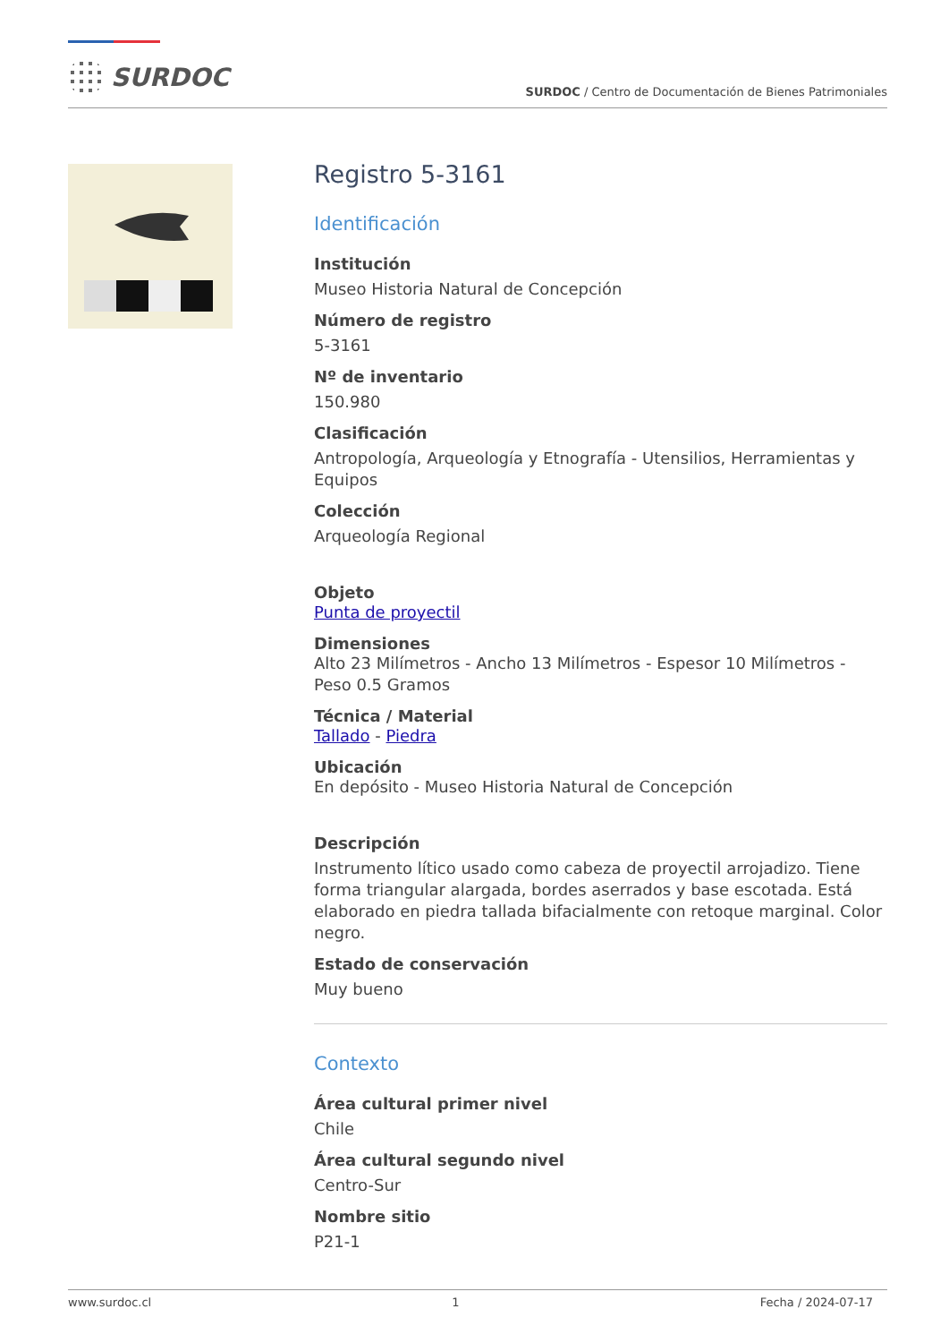SURDOC
SURDOC / Centro de Documentación de Bienes Patrimoniales
Registro 5-3161
Identificación
Institución
Museo Historia Natural de Concepción
Número de registro
5-3161
Nº de inventario
150.980
Clasificación
Antropología, Arqueología y Etnografía - Utensilios, Herramientas y Equipos
Colección
Arqueología Regional
Objeto
Punta de proyectil
Dimensiones
Alto 23 Milímetros - Ancho 13 Milímetros - Espesor 10 Milímetros - Peso 0.5 Gramos
Técnica / Material
Tallado - Piedra
Ubicación
En depósito - Museo Historia Natural de Concepción
Descripción
Instrumento lítico usado como cabeza de proyectil arrojadizo. Tiene forma triangular alargada, bordes aserrados y base escotada. Está elaborado en piedra tallada bifacialmente con retoque marginal. Color negro.
Estado de conservación
Muy bueno
Contexto
Área cultural primer nivel
Chile
Área cultural segundo nivel
Centro-Sur
Nombre sitio
P21-1
www.surdoc.cl 1 Fecha / 2024-07-17